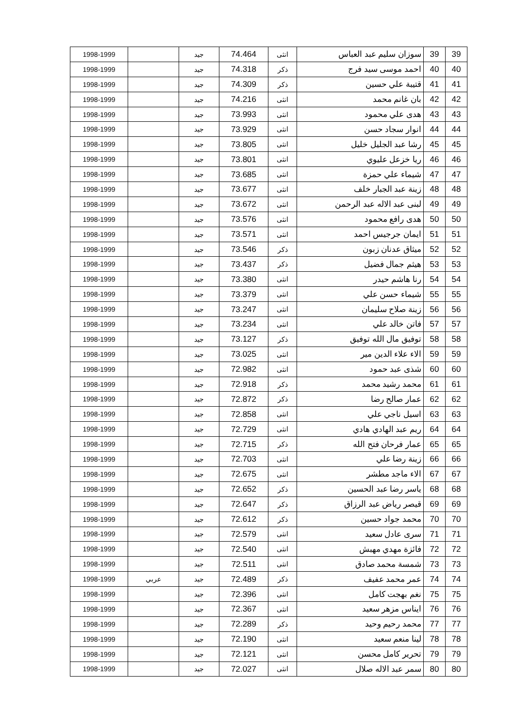| 39 | 39 | سوزان سليم عبد العباس | انثى | 74.464 | جيد | | 1998-1999 |
| 40 | 40 | احمد موسى سيد فرج | ذكر | 74.318 | جيد | | 1998-1999 |
| 41 | 41 | قتيبة علي حسين | ذكر | 74.309 | جيد | | 1998-1999 |
| 42 | 42 | بان غانم محمد | انثى | 74.216 | جيد | | 1998-1999 |
| 43 | 43 | هدى علي محمود | انثى | 73.993 | جيد | | 1998-1999 |
| 44 | 44 | انوار سجاد حسن | انثى | 73.929 | جيد | | 1998-1999 |
| 45 | 45 | رشا عبد الجليل خليل | انثى | 73.805 | جيد | | 1998-1999 |
| 46 | 46 | ريا خزعل عليوي | انثى | 73.801 | جيد | | 1998-1999 |
| 47 | 47 | شيماء علي حمزة | انثى | 73.685 | جيد | | 1998-1999 |
| 48 | 48 | زينة عبد الجبار خلف | انثى | 73.677 | جيد | | 1998-1999 |
| 49 | 49 | لبنى عبد الاله عبد الرحمن | انثى | 73.672 | جيد | | 1998-1999 |
| 50 | 50 | هدى رافع محمود | انثى | 73.576 | جيد | | 1998-1999 |
| 51 | 51 | ايمان جرجيس احمد | انثى | 73.571 | جيد | | 1998-1999 |
| 52 | 52 | ميثاق عدنان زبون | ذكر | 73.546 | جيد | | 1998-1999 |
| 53 | 53 | هيثم جمال فضيل | ذكر | 73.437 | جيد | | 1998-1999 |
| 54 | 54 | رنا هاشم حيدر | انثى | 73.380 | جيد | | 1998-1999 |
| 55 | 55 | شيماء حسن علي | انثى | 73.379 | جيد | | 1998-1999 |
| 56 | 56 | زينة صلاح سليمان | انثى | 73.247 | جيد | | 1998-1999 |
| 57 | 57 | فاتن خالد علي | انثى | 73.234 | جيد | | 1998-1999 |
| 58 | 58 | توفيق مال الله توفيق | ذكر | 73.127 | جيد | | 1998-1999 |
| 59 | 59 | الاء علاء الدين مير | انثى | 73.025 | جيد | | 1998-1999 |
| 60 | 60 | شذى عبد حمود | انثى | 72.982 | جيد | | 1998-1999 |
| 61 | 61 | محمد رشيد محمد | ذكر | 72.918 | جيد | | 1998-1999 |
| 62 | 62 | عمار صالح رضا | ذكر | 72.872 | جيد | | 1998-1999 |
| 63 | 63 | اسيل ناجي علي | انثى | 72.858 | جيد | | 1998-1999 |
| 64 | 64 | ريم عبد الهادي هادي | انثى | 72.729 | جيد | | 1998-1999 |
| 65 | 65 | عمار فرحان فتح الله | ذكر | 72.715 | جيد | | 1998-1999 |
| 66 | 66 | زينة رضا علي | انثى | 72.703 | جيد | | 1998-1999 |
| 67 | 67 | الاء ماجد مطشر | انثى | 72.675 | جيد | | 1998-1999 |
| 68 | 68 | ياسر رضا عبد الحسين | ذكر | 72.652 | جيد | | 1998-1999 |
| 69 | 69 | قيصر رياض عبد الرزاق | ذكر | 72.647 | جيد | | 1998-1999 |
| 70 | 70 | محمد جواد حسين | ذكر | 72.612 | جيد | | 1998-1999 |
| 71 | 71 | سرى عادل سعيد | انثى | 72.579 | جيد | | 1998-1999 |
| 72 | 72 | فائزة مهدي مهبش | انثى | 72.540 | جيد | | 1998-1999 |
| 73 | 73 | شمسة محمد صادق | انثى | 72.511 | جيد | | 1998-1999 |
| 74 | 74 | عمر محمد عفيف | ذكر | 72.489 | جيد | عربي | 1998-1999 |
| 75 | 75 | نغم بهجت كامل | انثى | 72.396 | جيد | | 1998-1999 |
| 76 | 76 | ايناس مزهر سعيد | انثى | 72.367 | جيد | | 1998-1999 |
| 77 | 77 | محمد رحيم وحيد | ذكر | 72.289 | جيد | | 1998-1999 |
| 78 | 78 | لينا منعم سعيد | انثى | 72.190 | جيد | | 1998-1999 |
| 79 | 79 | تحرير كامل محسن | انثى | 72.121 | جيد | | 1998-1999 |
| 80 | 80 | سمر عبد الاله صلال | انثى | 72.027 | جيد | | 1998-1999 |